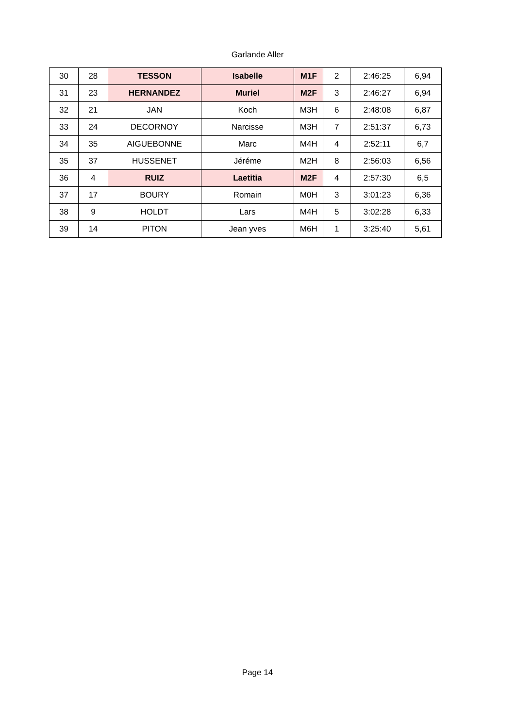Garlande Aller
| 30 | 28 | TESSON | Isabelle | M1F | 2 | 2:46:25 | 6,94 |
| 31 | 23 | HERNANDEZ | Muriel | M2F | 3 | 2:46:27 | 6,94 |
| 32 | 21 | JAN | Koch | M3H | 6 | 2:48:08 | 6,87 |
| 33 | 24 | DECORNOY | Narcisse | M3H | 7 | 2:51:37 | 6,73 |
| 34 | 35 | AIGUEBONNE | Marc | M4H | 4 | 2:52:11 | 6,7 |
| 35 | 37 | HUSSENET | Jéréme | M2H | 8 | 2:56:03 | 6,56 |
| 36 | 4 | RUIZ | Laetitia | M2F | 4 | 2:57:30 | 6,5 |
| 37 | 17 | BOURY | Romain | M0H | 3 | 3:01:23 | 6,36 |
| 38 | 9 | HOLDT | Lars | M4H | 5 | 3:02:28 | 6,33 |
| 39 | 14 | PITON | Jean yves | M6H | 1 | 3:25:40 | 5,61 |
Page 14